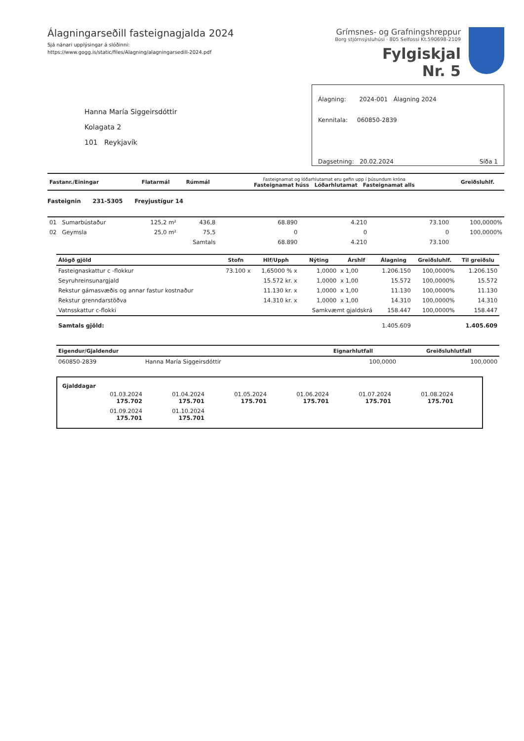Álagningarseðill fasteignagjalda 2024
Sjá nánari upplýsingar á slóðinni:
https://www.gogg.is/static/files/Alagning/alagningarsedill-2024.pdf
Grímsnes- og Grafningshreppur
Borg stjórnsýsluhúsi · 805 Selfossi Kt.590698-2109
Fylgiskjal
Nr. 5
Hanna María Siggeirsdóttir
Kolagata 2
101 Reykjavík
Álagning: 2024-001 Álagning 2024
Kennitala: 060850-2839
Dagsetning: 20.02.2024 Síða 1
| Fastanr./Einingar | Flatarmál | Rúmmál | Fasteignamat og lóðarhlutamat eru gefin upp í þúsundum króna Fasteignamat húss Lóðarhlutamat Fasteignamat alls | | | Greiðsluhlf. |
| --- | --- | --- | --- | --- | --- | --- |
| Fasteignin 231-5305 Freyjustígur 14 | | | | | | |
| 01 Sumarbústaður | 125,2 m² | 436,8 | 68.890 | 4.210 | 73.100 | 100,0000% |
| 02 Geymsla | 25,0 m² | 75,5 | 0 | 0 | 0 | 100,0000% |
| | | Samtals | 68.890 | 4.210 | 73.100 | |
| Álögð gjöld | Stofn | Hlf/Upph | Nýting | Árshlf | Álagning | Greiðsluhlf. | Til greiðslu |
| --- | --- | --- | --- | --- | --- | --- | --- |
| Fasteignaskattur c -flokkur | 73.100 x | 1,65000 % x | 1,0000 | x 1,00 | 1.206.150 | 100,0000% | 1.206.150 |
| Seyruhreinsunargjald | | 15.572 kr. x | 1,0000 | x 1,00 | 15.572 | 100,0000% | 15.572 |
| Rekstur gámasvæðis og annar fastur kostnaður | | 11.130 kr. x | 1,0000 | x 1,00 | 11.130 | 100,0000% | 11.130 |
| Rekstur grenndarstöðva | | 14.310 kr. x | 1,0000 | x 1,00 | 14.310 | 100,0000% | 14.310 |
| Vatnsskattur c-flokki | | | Samkvæmt gjaldskrá | | 158.447 | 100,0000% | 158.447 |
| Samtals gjöld: | | | | | 1.405.609 | | 1.405.609 |
| Eigendur/Gjaldendur | | Eignarhlutfall | Greiðsluhlutfall |
| --- | --- | --- | --- |
| 060850-2839 | Hanna María Siggeirsdóttir | 100,0000 | 100,0000 |
Gjalddagar
| 01.03.2024 175.702 | 01.04.2024 175.701 | 01.05.2024 175.701 | 01.06.2024 175.701 | 01.07.2024 175.701 | 01.08.2024 175.701 |
| 01.09.2024 175.701 | 01.10.2024 175.701 | | | | |